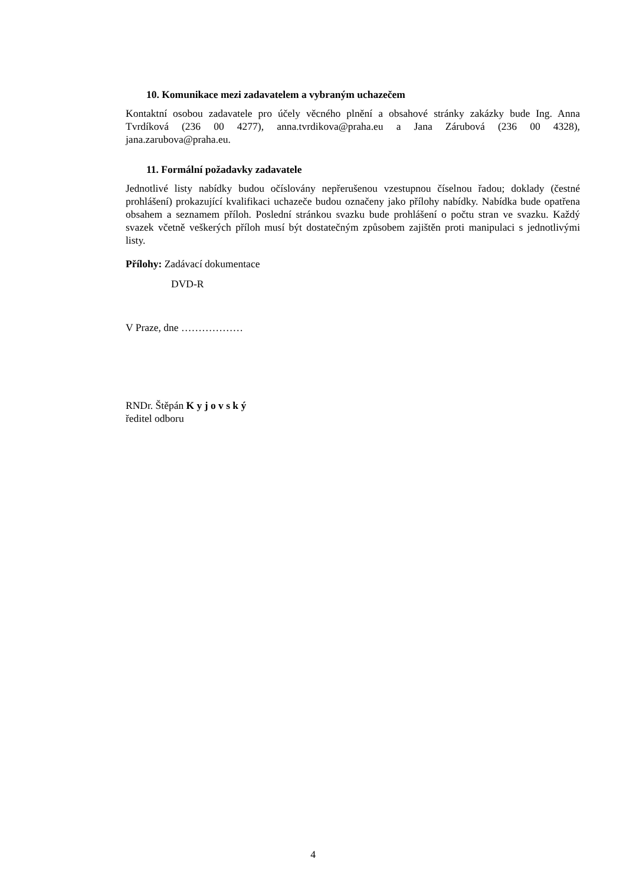10. Komunikace mezi zadavatelem a vybraným uchazečem
Kontaktní osobou zadavatele pro účely věcného plnění a obsahové stránky zakázky bude Ing. Anna Tvrdíková (236 00 4277), anna.tvrdikova@praha.eu a Jana Zárubová (236 00 4328), jana.zarubova@praha.eu.
11. Formální požadavky zadavatele
Jednotlivé listy nabídky budou očíslovány nepřerušenou vzestupnou číselnou řadou; doklady (čestné prohlášení) prokazující kvalifikaci uchazeče budou označeny jako přílohy nabídky. Nabídka bude opatřena obsahem a seznamem příloh. Poslední stránkou svazku bude prohlášení o počtu stran ve svazku. Každý svazek včetně veškerých příloh musí být dostatečným způsobem zajištěn proti manipulaci s jednotlivými listy.
Přílohy: Zadávací dokumentace
DVD-R
V Praze, dne ………………
RNDr. Štěpán K y j o v s k ý
ředitel odboru
4